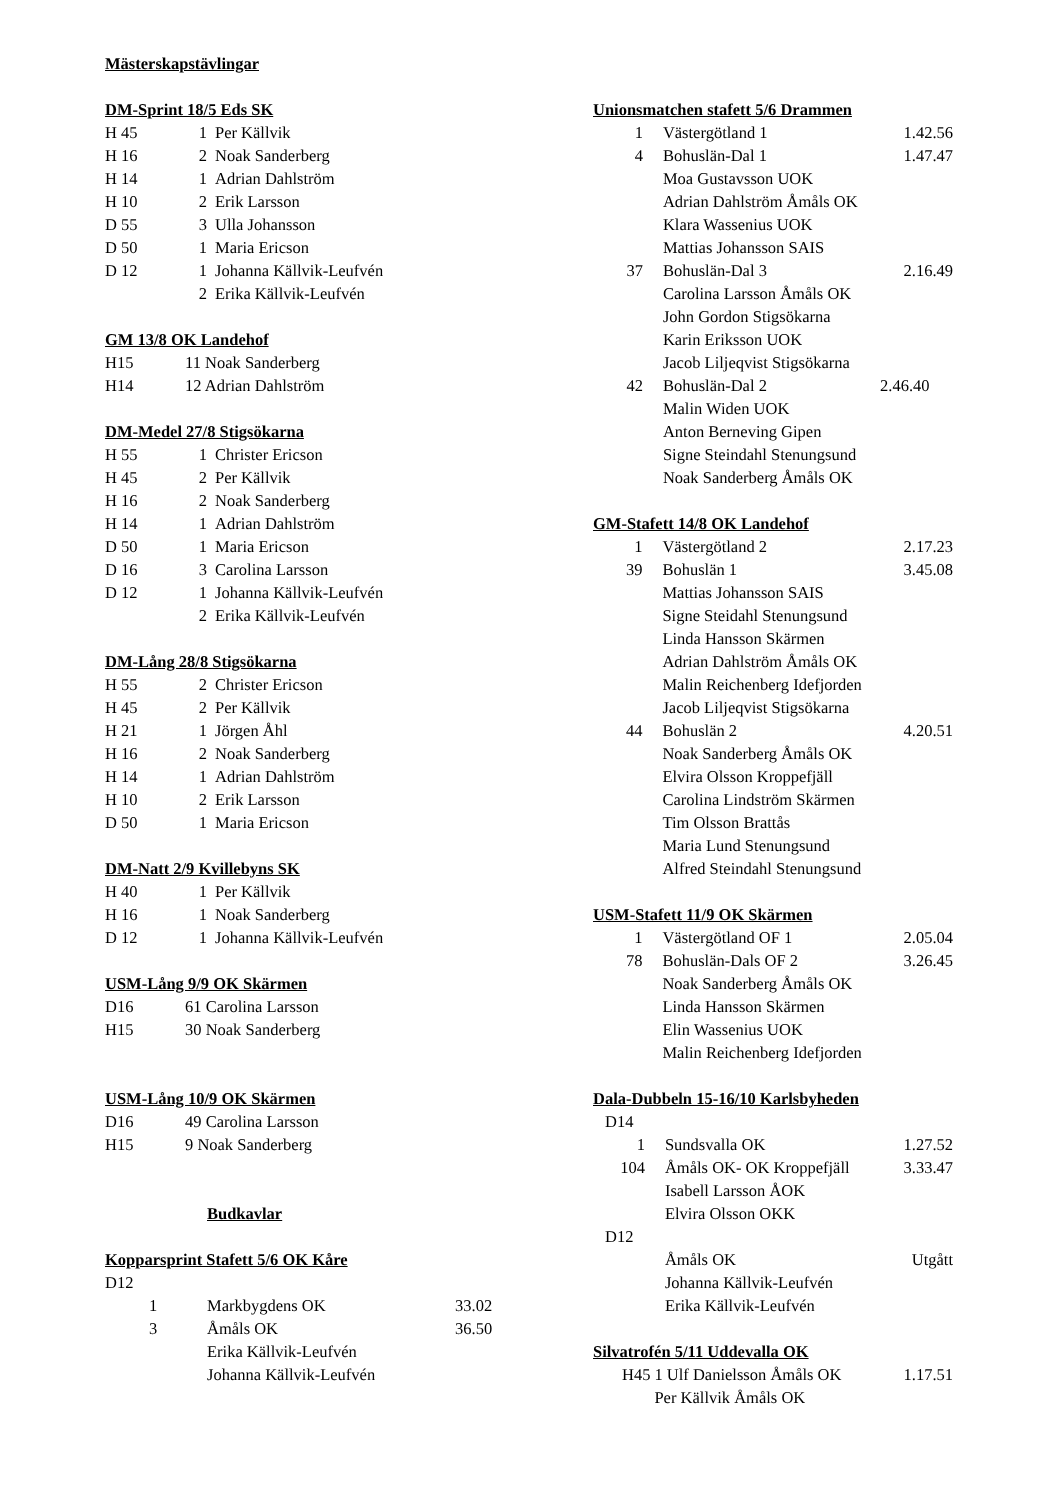Mästerskapstävlingar
DM-Sprint 18/5 Eds SK
| H 45 | 1 | Per Källvik |
| H 16 | 2 | Noak Sanderberg |
| H 14 | 1 | Adrian Dahlström |
| H 10 | 2 | Erik Larsson |
| D 55 | 3 | Ulla Johansson |
| D 50 | 1 | Maria Ericson |
| D 12 | 1 | Johanna Källvik-Leufvén |
| | 2 | Erika Källvik-Leufvén |
GM 13/8 OK Landehof
| H15 | 11 Noak Sanderberg |
| H14 | 12 Adrian Dahlström |
DM-Medel 27/8 Stigsökarna
| H 55 | 1 | Christer Ericson |
| H 45 | 2 | Per Källvik |
| H 16 | 2 | Noak Sanderberg |
| H 14 | 1 | Adrian Dahlström |
| D 50 | 1 | Maria Ericson |
| D 16 | 3 | Carolina Larsson |
| D 12 | 1 | Johanna Källvik-Leufvén |
| | 2 | Erika Källvik-Leufvén |
DM-Lång 28/8 Stigsökarna
| H 55 | 2 | Christer Ericson |
| H 45 | 2 | Per Källvik |
| H 21 | 1 | Jörgen Åhl |
| H 16 | 2 | Noak Sanderberg |
| H 14 | 1 | Adrian Dahlström |
| H 10 | 2 | Erik Larsson |
| D 50 | 1 | Maria Ericson |
DM-Natt 2/9 Kvillebyns SK
| H 40 | 1 | Per Källvik |
| H 16 | 1 | Noak Sanderberg |
| D 12 | 1 | Johanna Källvik-Leufvén |
USM-Lång 9/9 OK Skärmen
| D16 | 61 Carolina Larsson |
| H15 | 30 Noak Sanderberg |
USM-Lång 10/9 OK Skärmen
| D16 | 49 Carolina Larsson |
| H15 | 9 Noak Sanderberg |
Budkavlar
Kopparsprint Stafett 5/6 OK Kåre
| D12 | | |
| 1 | Markbygdens OK | 33.02 |
| 3 | Åmåls OK | 36.50 |
| | Erika Källvik-Leufvén | |
| | Johanna Källvik-Leufvén | |
Unionsmatchen stafett 5/6 Drammen
| 1 | Västergötland 1 | 1.42.56 |
| 4 | Bohuslän-Dal 1 | 1.47.47 |
| | Moa Gustavsson UOK | |
| | Adrian Dahlström Åmåls OK | |
| | Klara Wassenius UOK | |
| | Mattias Johansson SAIS | |
| 37 | Bohuslän-Dal 3 | 2.16.49 |
| | Carolina Larsson Åmåls OK | |
| | John Gordon Stigsökarna | |
| | Karin Eriksson UOK | |
| | Jacob Liljeqvist Stigsökarna | |
| 42 | Bohuslän-Dal 2 | 2.46.40 |
| | Malin Widen UOK | |
| | Anton Berneving Gipen | |
| | Signe Steindahl Stenungsund | |
| | Noak Sanderberg Åmåls OK | |
GM-Stafett 14/8 OK Landehof
| 1 | Västergötland 2 | 2.17.23 |
| 39 | Bohuslän 1 | 3.45.08 |
| | Mattias Johansson SAIS | |
| | Signe Steidahl Stenungsund | |
| | Linda Hansson Skärmen | |
| | Adrian Dahlström Åmåls OK | |
| | Malin Reichenberg Idefjorden | |
| | Jacob Liljeqvist Stigsökarna | |
| 44 | Bohuslän 2 | 4.20.51 |
| | Noak Sanderberg Åmåls OK | |
| | Elvira Olsson Kroppefjäll | |
| | Carolina Lindström Skärmen | |
| | Tim Olsson Brattås | |
| | Maria Lund Stenungsund | |
| | Alfred Steindahl Stenungsund | |
USM-Stafett 11/9 OK Skärmen
| 1 | Västergötland OF 1 | 2.05.04 |
| 78 | Bohuslän-Dals OF 2 | 3.26.45 |
| | Noak Sanderberg Åmåls OK | |
| | Linda Hansson Skärmen | |
| | Elin Wassenius UOK | |
| | Malin Reichenberg Idefjorden | |
Dala-Dubbeln 15-16/10 Karlsbyheden
| D14 | | |
| 1 | Sundsvalla OK | 1.27.52 |
| 104 | Åmåls OK- OK Kroppefjäll | 3.33.47 |
| | Isabell Larsson ÅOK | |
| | Elvira Olsson OKK | |
| D12 | | |
| | Åmåls OK | Utgått |
| | Johanna Källvik-Leufvén | |
| | Erika Källvik-Leufvén | |
Silvatrofén 5/11 Uddevalla OK
| H45 | 1 Ulf Danielsson Åmåls OK | 1.17.51 |
| | Per Källvik Åmåls OK | |